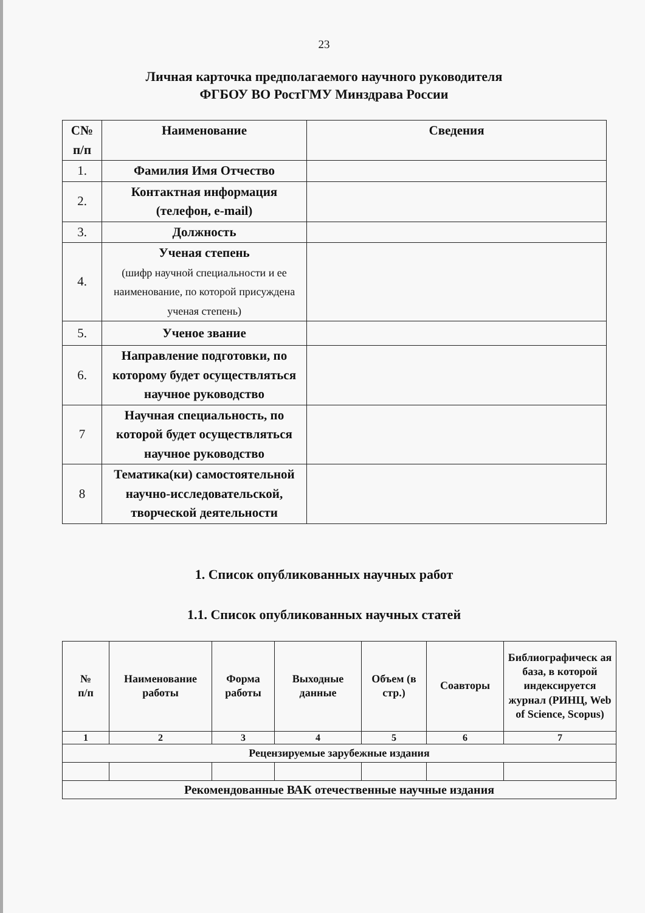23
Личная карточка предполагаемого научного руководителя
ФГБОУ ВО РостГМУ Минздрава России
| С№ п/п | Наименование | Сведения |
| --- | --- | --- |
| 1. | Фамилия Имя Отчество | |
| 2. | Контактная информация (телефон, e-mail) | |
| 3. | Должность | |
| 4. | Ученая степень (шифр научной специальности и ее наименование, по которой присуждена ученая степень) | |
| 5. | Ученое звание | |
| 6. | Направление подготовки, по которому будет осуществляться научное руководство | |
| 7 | Научная специальность, по которой будет осуществляться научное руководство | |
| 8 | Тематика(ки) самостоятельной научно-исследовательской, творческой деятельности | |
1. Список опубликованных научных работ
1.1. Список опубликованных научных статей
| № п/п | Наименование работы | Форма работы | Выходные данные | Объем (в стр.) | Соавторы | Библиографическ ая база, в которой индексируется журнал (РИНЦ, Web of Science, Scopus) |
| --- | --- | --- | --- | --- | --- | --- |
| 1 | 2 | 3 | 4 | 5 | 6 | 7 |
| Рецензируемые зарубежные издания | | | | | | |
| Рекомендованные ВАК отечественные научные издания | | | | | | |